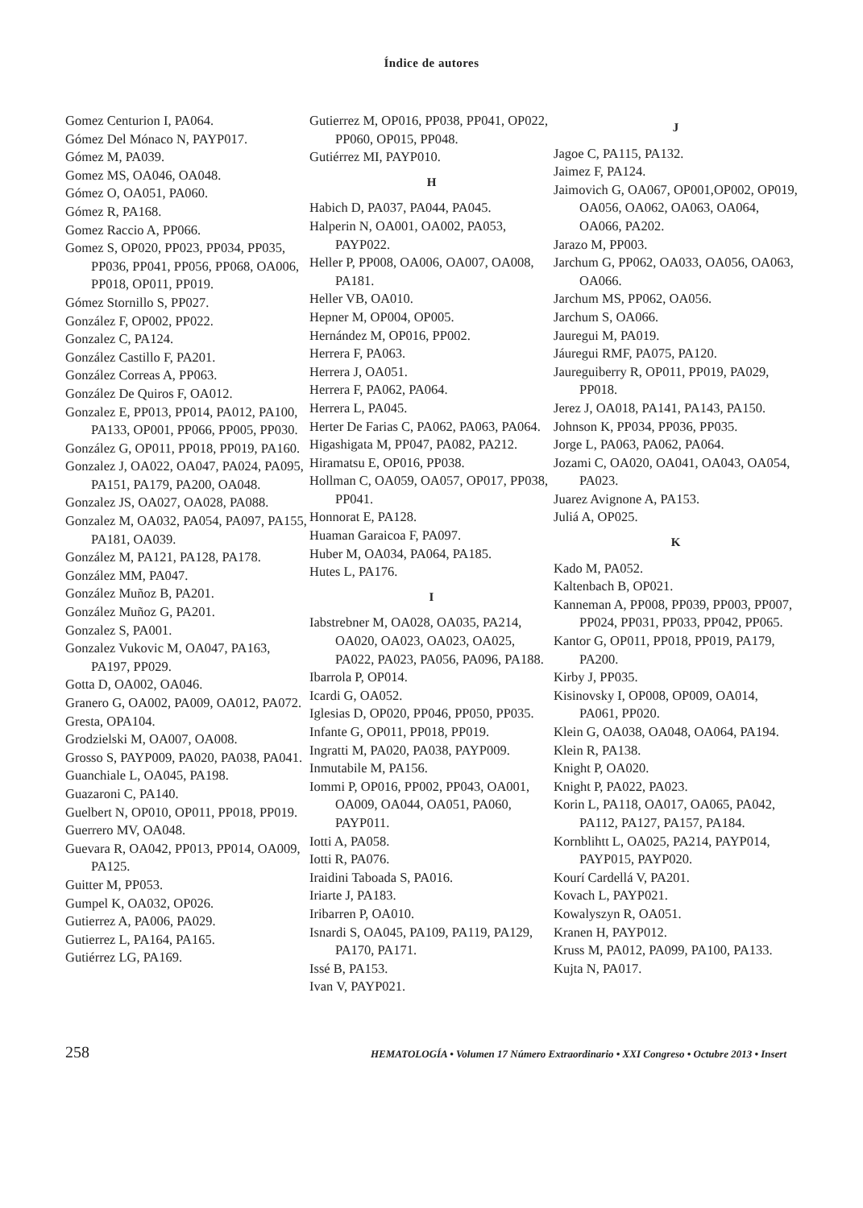Índice de autores
Gomez Centurion I, PA064.
Gómez Del Mónaco N, PAYP017.
Gómez M, PA039.
Gomez MS, OA046, OA048.
Gómez O, OA051, PA060.
Gómez R, PA168.
Gomez Raccio A, PP066.
Gomez S, OP020, PP023, PP034, PP035, PP036, PP041, PP056, PP068, OA006, PP018, OP011, PP019.
Gómez Stornillo S, PP027.
González F, OP002, PP022.
Gonzalez C, PA124.
González Castillo F, PA201.
González Correas A, PP063.
González De Quiros F, OA012.
Gonzalez E, PP013, PP014, PA012, PA100, PA133, OP001, PP066, PP005, PP030.
González G, OP011, PP018, PP019, PA160.
Gonzalez J, OA022, OA047, PA024, PA095, PA151, PA179, PA200, OA048.
Gonzalez JS, OA027, OA028, PA088.
Gonzalez M, OA032, PA054, PA097, PA155, PA181, OA039.
González M, PA121, PA128, PA178.
González MM, PA047.
González Muñoz B, PA201.
González Muñoz G, PA201.
Gonzalez S, PA001.
Gonzalez Vukovic M, OA047, PA163, PA197, PP029.
Gotta D, OA002, OA046.
Granero G, OA002, PA009, OA012, PA072.
Gresta, OPA104.
Grodzielski M, OA007, OA008.
Grosso S, PAYP009, PA020, PA038, PA041.
Guanchiale L, OA045, PA198.
Guazaroni C, PA140.
Guelbert N, OP010, OP011, PP018, PP019.
Guerrero MV, OA048.
Guevara R, OA042, PP013, PP014, OA009, PA125.
Guitter M, PP053.
Gumpel K, OA032, OP026.
Gutierrez A, PA006, PA029.
Gutierrez L, PA164, PA165.
Gutiérrez LG, PA169.
Gutierrez M, OP016, PP038, PP041, OP022, PP060, OP015, PP048.
Gutiérrez MI, PAYP010.
H
Habich D, PA037, PA044, PA045.
Halperin N, OA001, OA002, PA053, PAYP022.
Heller P, PP008, OA006, OA007, OA008, PA181.
Heller VB, OA010.
Hepner M, OP004, OP005.
Hernández M, OP016, PP002.
Herrera F, PA063.
Herrera J, OA051.
Herrera F, PA062, PA064.
Herrera L, PA045.
Herter De Farias C, PA062, PA063, PA064.
Higashigata M, PP047, PA082, PA212.
Hiramatsu E, OP016, PP038.
Hollman C, OA059, OA057, OP017, PP038, PP041.
Honnorat E, PA128.
Huaman Garaicoa F, PA097.
Huber M, OA034, PA064, PA185.
Hutes L, PA176.
I
Iabstrebner M, OA028, OA035, PA214, OA020, OA023, OA023, OA025, PA022, PA023, PA056, PA096, PA188.
Ibarrola P, OP014.
Icardi G, OA052.
Iglesias D, OP020, PP046, PP050, PP035.
Infante G, OP011, PP018, PP019.
Ingratti M, PA020, PA038, PAYP009.
Inmutabile M, PA156.
Iommi P, OP016, PP002, PP043, OA001, OA009, OA044, OA051, PA060, PAYP011.
Iotti A, PA058.
Iotti R, PA076.
Iraidini Taboada S, PA016.
Iriarte J, PA183.
Iribarren P, OA010.
Isnardi S, OA045, PA109, PA119, PA129, PA170, PA171.
Issé B, PA153.
Ivan V, PAYP021.
J
Jagoe C, PA115, PA132.
Jaimez F, PA124.
Jaimovich G, OA067, OP001,OP002, OP019, OA056, OA062, OA063, OA064, OA066, PA202.
Jarazo M, PP003.
Jarchum G, PP062, OA033, OA056, OA063, OA066.
Jarchum MS, PP062, OA056.
Jarchum S, OA066.
Jauregui M, PA019.
Jáuregui RMF, PA075, PA120.
Jaureguiberry R, OP011, PP019, PA029, PP018.
Jerez J, OA018, PA141, PA143, PA150.
Johnson K, PP034, PP036, PP035.
Jorge L, PA063, PA062, PA064.
Jozami C, OA020, OA041, OA043, OA054, PA023.
Juarez Avignone A, PA153.
Juliá A, OP025.
K
Kado M, PA052.
Kaltenbach B, OP021.
Kanneman A, PP008, PP039, PP003, PP007, PP024, PP031, PP033, PP042, PP065.
Kantor G, OP011, PP018, PP019, PA179, PA200.
Kirby J, PP035.
Kisinovsky I, OP008, OP009, OA014, PA061, PP020.
Klein G, OA038, OA048, OA064, PA194.
Klein R, PA138.
Knight P, OA020.
Knight P, PA022, PA023.
Korin L, PA118, OA017, OA065, PA042, PA112, PA127, PA157, PA184.
Kornblihtt L, OA025, PA214, PAYP014, PAYP015, PAYP020.
Kourí Cardellá V, PA201.
Kovach L, PAYP021.
Kowalyszyn R, OA051.
Kranen H, PAYP012.
Kruss M, PA012, PA099, PA100, PA133.
Kujta N, PA017.
258 HEMATOLOGÍA • Volumen 17 Número Extraordinario • XXI Congreso • Octubre 2013 • Insert